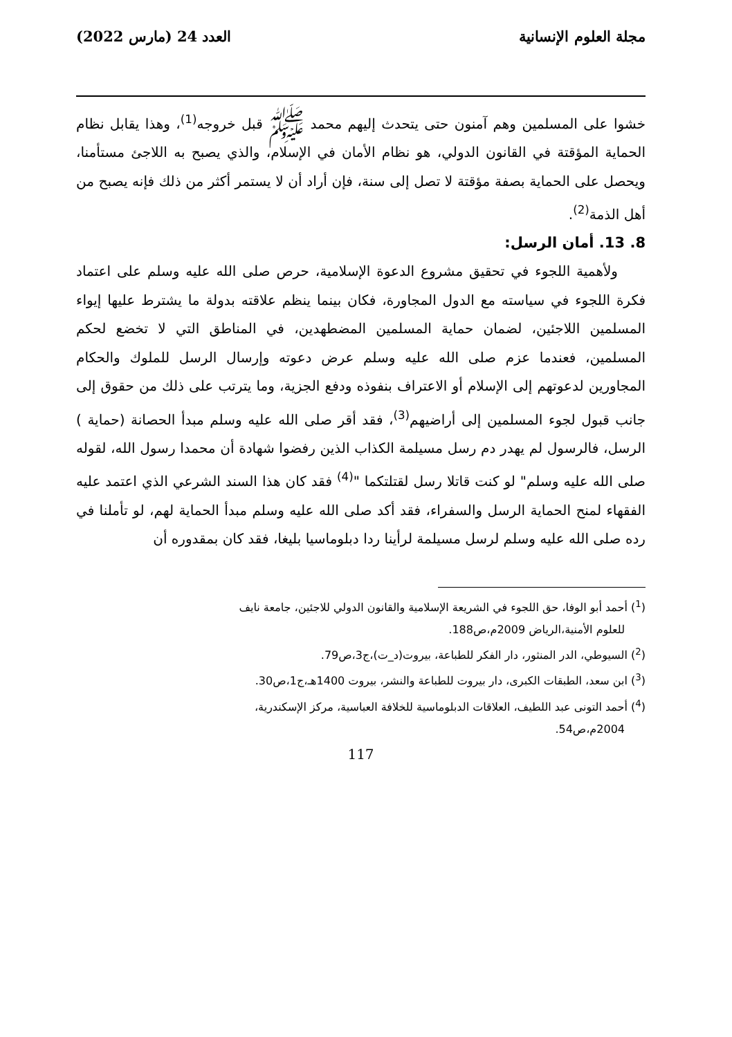مجلة العلوم الإنسانية العدد 24 (مارس 2022)
خشوا على المسلمين وهم آمنون حتى يتحدث إليهم محمد ﷺ قبل خروجه<sup>(1)</sup>، وهذا يقابل نظام الحماية المؤقتة في القانون الدولي، هو نظام الأمان في الإسلام، والذي يصبح به اللاجئ مستأمنا، ويحصل على الحماية بصفة مؤقتة لا تصل إلى سنة، فإن أراد أن لا يستمر أكثر من ذلك فإنه يصبح من أهل الذمة<sup>(2)</sup>.
8. 13. أمان الرسل:
ولأهمية اللجوء في تحقيق مشروع الدعوة الإسلامية، حرص صلى الله عليه وسلم على اعتماد فكرة اللجوء في سياسته مع الدول المجاورة، فكان بينما ينظم علاقته بدولة ما يشترط عليها إيواء المسلمين اللاجئين، لضمان حماية المسلمين المضطهدين، في المناطق التي لا تخضع لحكم المسلمين، فعندما عزم صلى الله عليه وسلم عرض دعوته وإرسال الرسل للملوك والحكام المجاورين لدعوتهم إلى الإسلام أو الاعتراف بنفوذه ودفع الجزية، وما يترتب على ذلك من حقوق إلى جانب قبول لجوء المسلمين إلى أراضيهم<sup>(3)</sup>، فقد أقر صلى الله عليه وسلم مبدأ الحصانة (حماية ) الرسل، فالرسول لم يهدر دم رسل مسيلمة الكذاب الذين رفضوا شهادة أن محمدا رسول الله، لقوله صلى الله عليه وسلم" لو كنت قاتلا رسل لقتلتكما "<sup>(4)</sup> فقد كان هذا السند الشرعي الذي اعتمد عليه الفقهاء لمنح الحماية الرسل والسفراء، فقد أكد صلى الله عليه وسلم مبدأ الحماية لهم، لو تأملنا في رده صلى الله عليه وسلم لرسل مسيلمة لرأينا ردا دبلوماسيا بليغا، فقد كان بمقدوره أن
(<sup>1</sup>) أحمد أبو الوفا، حق اللجوء في الشريعة الإسلامية والقانون الدولي للاجئين، جامعة نايف
للعلوم الأمنية،الرياض 2009م،ص188.
(<sup>2</sup>) السيوطي، الدر المنثور، دار الفكر للطباعة، بيروت(د_ت)،ج3،ص79.
(<sup>3</sup>) ابن سعد، الطبقات الكبرى، دار بيروت للطباعة والنشر، بيروت 1400هـ،ج1،ص30.
(<sup>4</sup>) أحمد التونى عبد اللطيف، العلاقات الدبلوماسية للخلافة العباسية، مركز الإسكندرية،
2004م،ص54.
117